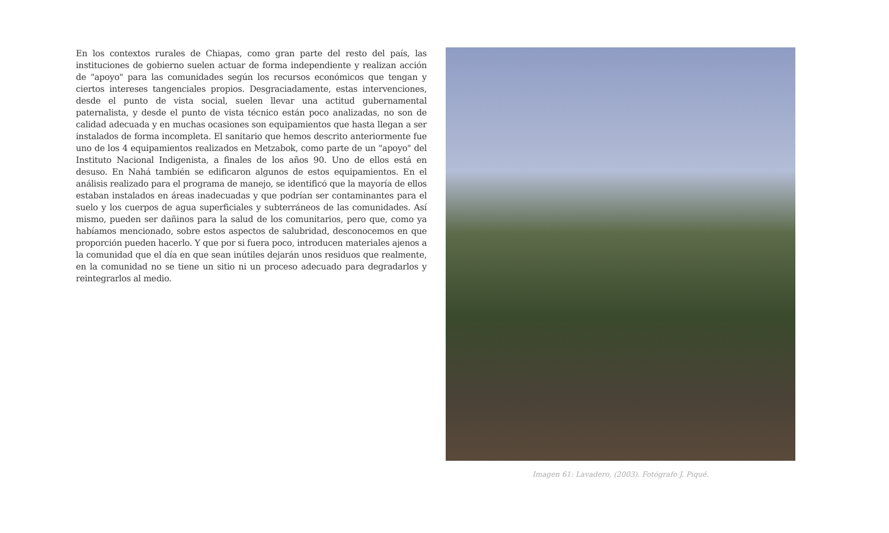En los contextos rurales de Chiapas, como gran parte del resto del país, las instituciones de gobierno suelen actuar de forma independiente y realizan acción de "apoyo" para las comunidades según los recursos económicos que tengan y ciertos intereses tangenciales propios. Desgraciadamente, estas intervenciones, desde el punto de vista social, suelen llevar una actitud gubernamental paternalista, y desde el punto de vista técnico están poco analizadas, no son de calidad adecuada y en muchas ocasiones son equipamientos que hasta llegan a ser instalados de forma incompleta. El sanitario que hemos descrito anteriormente fue uno de los 4 equipamientos realizados en Metzabok, como parte de un "apoyo" del Instituto Nacional Indigenista, a finales de los años 90. Uno de ellos está en desuso. En Nahá también se edificaron algunos de estos equipamientos. En el análisis realizado para el programa de manejo, se identificó que la mayoría de ellos estaban instalados en áreas inadecuadas y que podrían ser contaminantes para el suelo y los cuerpos de agua superficiales y subterráneos de las comunidades. Así mismo, pueden ser dañinos para la salud de los comunitarios, pero que, como ya habíamos mencionado, sobre estos aspectos de salubridad, desconocemos en que proporción pueden hacerlo. Y que por si fuera poco, introducen materiales ajenos a la comunidad que el día en que sean inútiles dejarán unos residuos que realmente, en la comunidad no se tiene un sitio ni un proceso adecuado para degradarlos y reintegrarlos al medio.
Imagen 61: Lavadero, (2003). Fotógrafo J. Piqué.